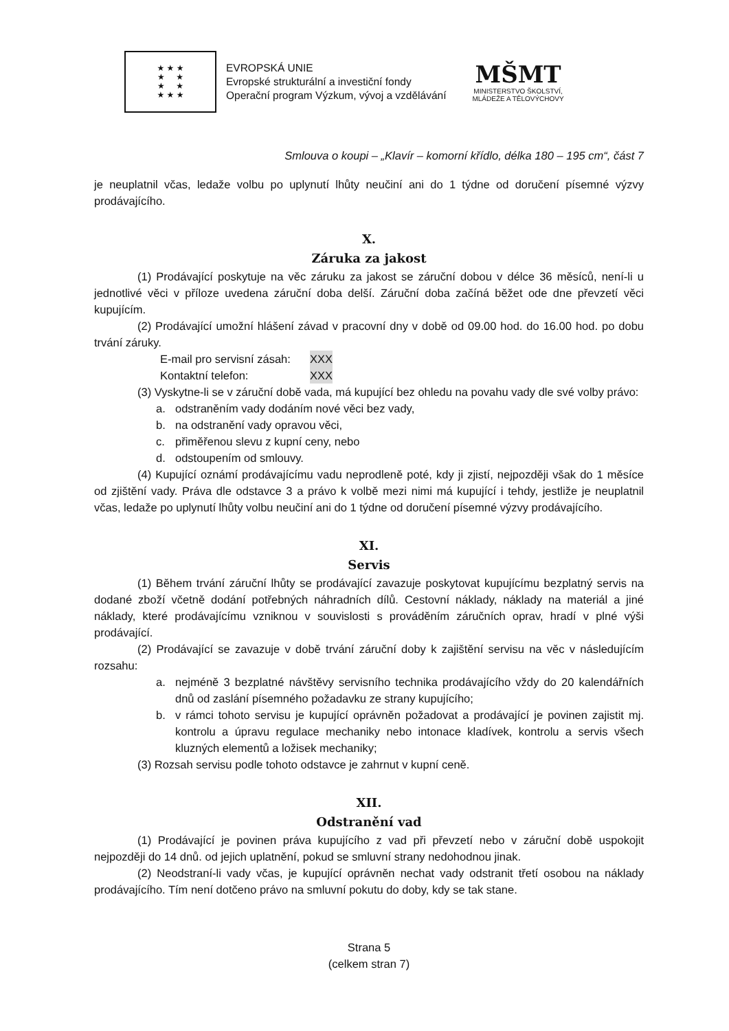★ ★ ★
★ ★
★ ★
★ ★ ★
EVROPSKÁ UNIE
Evropské strukturální a investiční fondy
Operační program Výzkum, vývoj a vzdělávání
MŠMT
MINISTERSTVO ŠKOLSTVÍ,
MLÁDEŽE A TĚLOVÝCHOVY
Smlouva o koupi – „Klavír – komorní křídlo, délka 180 – 195 cm“, část 7
je neuplatnil včas, ledaže volbu po uplynutí lhůty neučiní ani do 1 týdne od doručení písemné výzvy prodávajícího.
X.
Záruka za jakost
(1) Prodávající poskytuje na věc záruku za jakost se záruční dobou v délce 36 měsíců, není-li u jednotlivé věci v příloze uvedena záruční doba delší. Záruční doba začíná běžet ode dne převzetí věci kupujícím.
(2) Prodávající umožní hlášení závad v pracovní dny v době od 09.00 hod. do 16.00 hod. po dobu trvání záruky.
E-mail pro servisní zásah: XXX
Kontaktní telefon: XXX
(3) Vyskytne-li se v záruční době vada, má kupující bez ohledu na povahu vady dle své volby právo:
a. odstraněním vady dodáním nové věci bez vady,
b. na odstranění vady opravou věci,
c. přiměřenou slevu z kupní ceny, nebo
d. odstoupením od smlouvy.
(4) Kupující oznámí prodávajícímu vadu neprodleně poté, kdy ji zjistí, nejpozději však do 1 měsíce od zjištění vady. Práva dle odstavce 3 a právo k volbě mezi nimi má kupující i tehdy, jestliže je neuplatnil včas, ledaže po uplynutí lhůty volbu neučiní ani do 1 týdne od doručení písemné výzvy prodávajícího.
XI.
Servis
(1) Během trvání záruční lhůty se prodávající zavazuje poskytovat kupujícímu bezplatný servis na dodané zboží včetně dodání potřebných náhradních dílů. Cestovní náklady, náklady na materiál a jiné náklady, které prodávajícímu vzniknou v souvislosti s prováděním záručních oprav, hradí v plné výši prodávající.
(2) Prodávající se zavazuje v době trvání záruční doby k zajištění servisu na věc v následujícím rozsahu:
a. nejméně 3 bezplatné návštěvy servisního technika prodávajícího vždy do 20 kalendářních dnů od zaslání písemného požadavku ze strany kupujícího;
b. v rámci tohoto servisu je kupující oprávněn požadovat a prodávající je povinen zajistit mj. kontrolu a úpravu regulace mechaniky nebo intonace kladívek, kontrolu a servis všech kluzných elementů a ložisek mechaniky;
(3) Rozsah servisu podle tohoto odstavce je zahrnut v kupní ceně.
XII.
Odstranění vad
(1) Prodávající je povinen práva kupujícího z vad při převzetí nebo v záruční době uspokojit nejpozději do 14 dnů. od jejich uplatnění, pokud se smluvní strany nedohodnou jinak.
(2) Neodstraní-li vady včas, je kupující oprávněn nechat vady odstranit třetí osobou na náklady prodávajícího. Tím není dotčeno právo na smluvní pokutu do doby, kdy se tak stane.
Strana 5
(celkem stran 7)